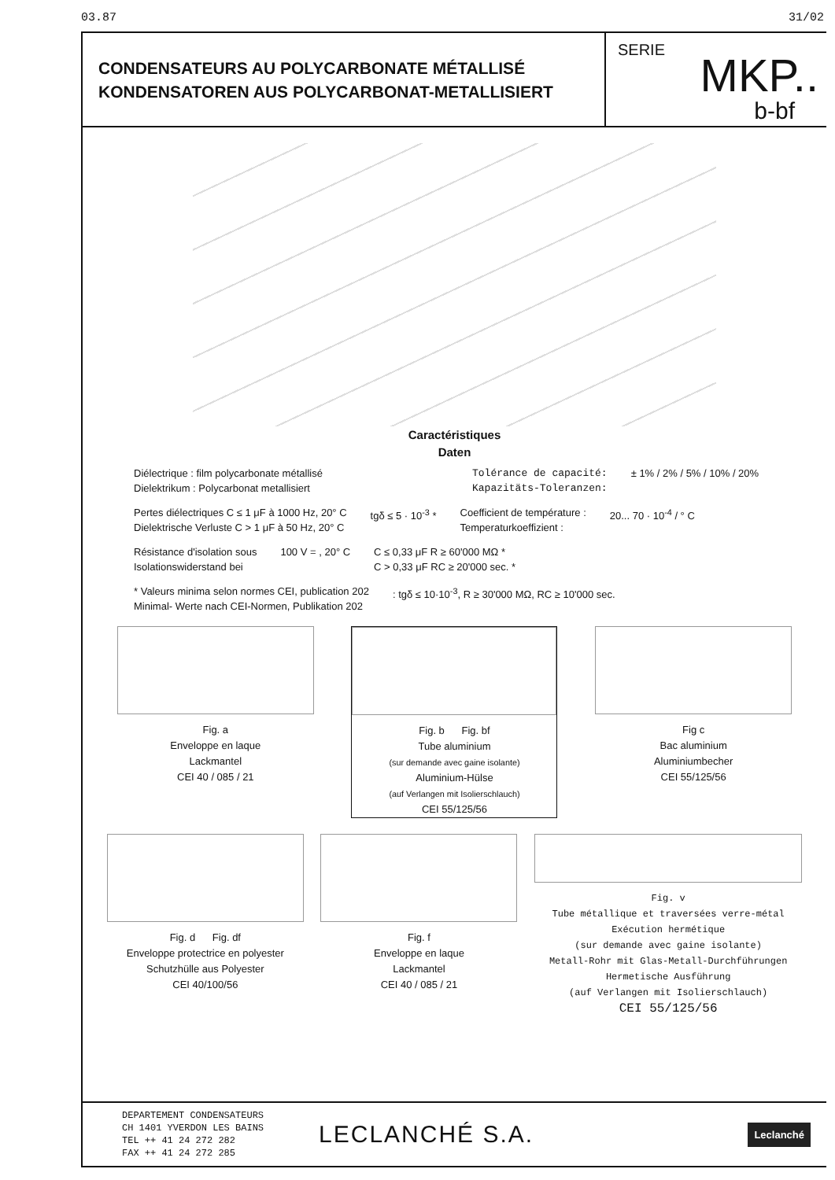03.87 31/02
CONDENSATEURS AU POLYCARBONATE MÉTALLISÉ
KONDENSATOREN AUS POLYCARBONAT-METALLISIERT
SERIE MKP..
b-bf
Caractéristiques
Daten
Diélectrique : film polycarbonate métallisé
Dielektrikum : Polycarbonat metallisiert
Tolérance de capacité:
Kapazitäts-Toleranzen:
± 1% / 2% / 5% / 10% / 20%
Pertes diélectriques C ≤ 1 μF à 1000 Hz, 20° C
Dielektrische Verluste C > 1 μF à 50 Hz, 20° C
tgδ ≤ 5 · 10<sup>-3</sup> * Coefficient de température :
Temperaturkoeffizient :
20... 70 · 10<sup>-4</sup> / ° C
Résistance d'isolation sous
Isolationswiderstand bei
100 V = , 20° C C ≤ 0,33 μF R ≥ 60'000 MΩ *
C > 0,33 μF RC ≥ 20'000 sec. *
* Valeurs minima selon normes CEI, publication 202
Minimal- Werte nach CEI-Normen, Publikation 202
: tgδ ≤ 10·10<sup>-3</sup>, R ≥ 30'000 MΩ, RC ≥ 10'000 sec.
Fig. a
Enveloppe en laque
Lackmantel
CEI 40 / 085 / 21
Fig. b Fig. bf
Tube aluminium
(sur demande avec gaine isolante)
Aluminium-Hülse
(auf Verlangen mit Isolierschlauch)
CEI 55/125/56
Fig c
Bac aluminium
Aluminiumbecher
CEI 55/125/56
Fig. d Fig. df
Enveloppe protectrice en polyester
Schutzhülle aus Polyester
CEI 40/100/56
Fig. f
Enveloppe en laque
Lackmantel
CEI 40 / 085 / 21
Fig. v
Tube métallique et traversées verre-métal
Exécution hermétique
(sur demande avec gaine isolante)
Metall-Rohr mit Glas-Metall-Durchführungen
Hermetische Ausführung
(auf Verlangen mit Isolierschlauch)
CEI 55/125/56
DEPARTEMENT CONDENSATEURS
CH 1401 YVERDON LES BAINS
TEL ++ 41 24 272 282
FAX ++ 41 24 272 285
LECLANCHÉ S.A.
Leclanché